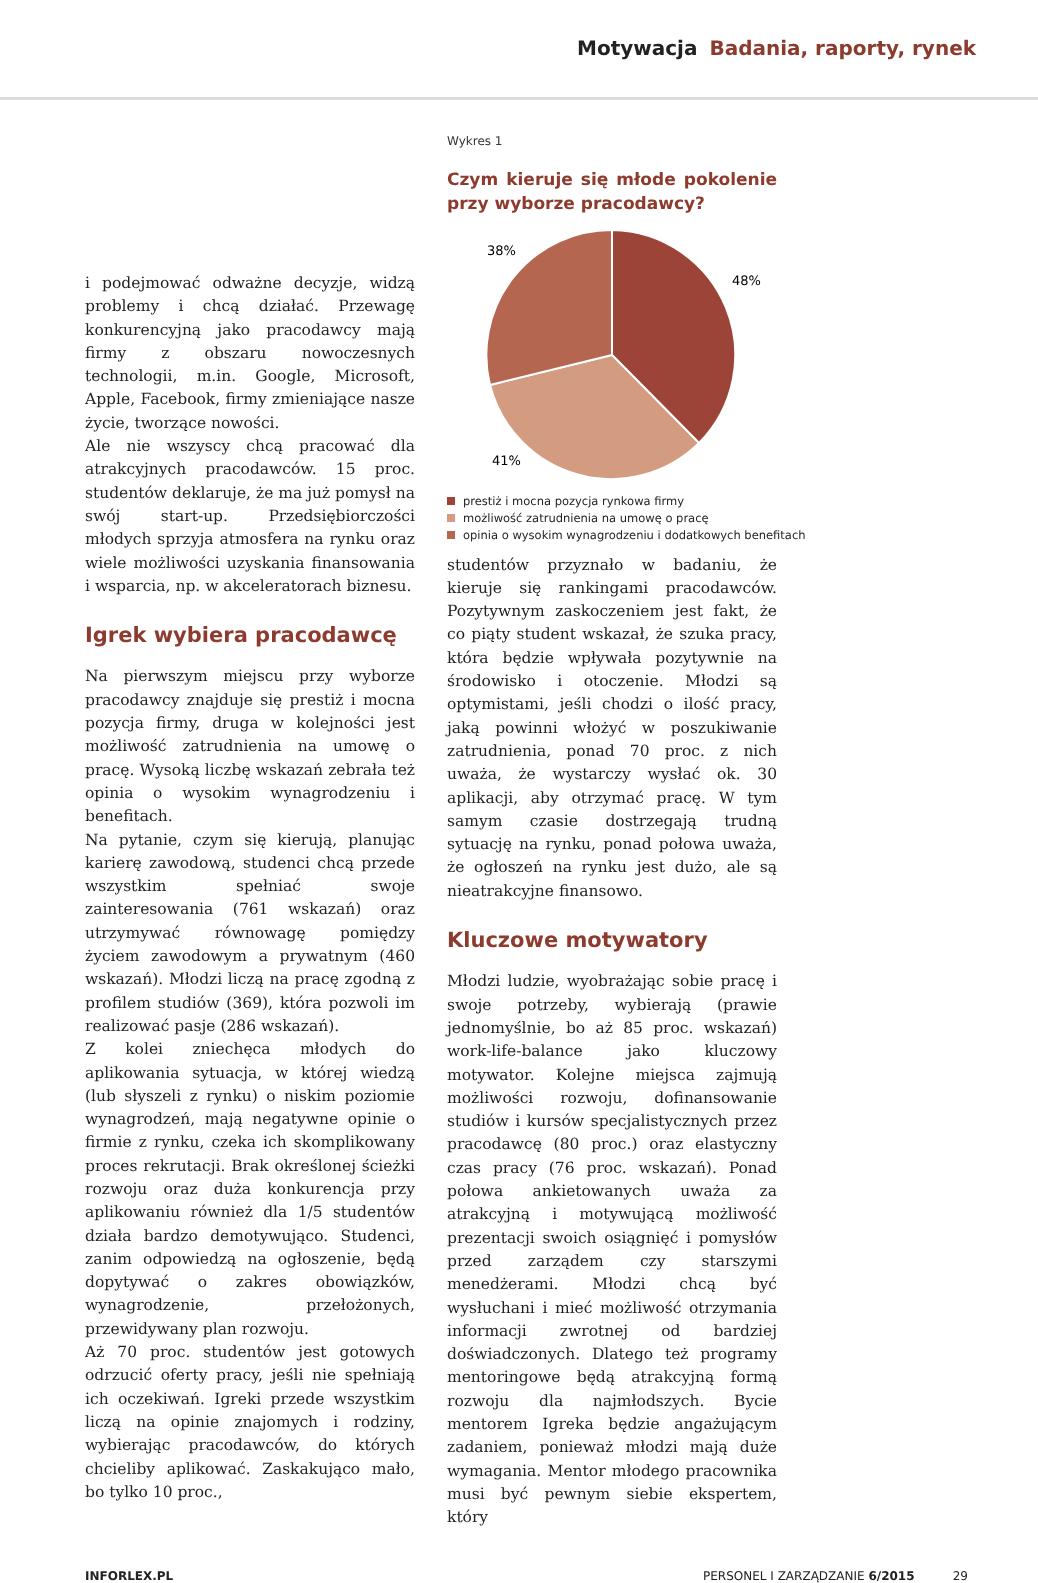Motywacja Badania, raporty, rynek
i podejmować odważne decyzje, widzą problemy i chcą działać. Przewagę konkurencyjną jako pracodawcy mają firmy z obszaru nowoczesnych technologii, m.in. Google, Microsoft, Apple, Facebook, firmy zmieniające nasze życie, tworzące nowości.
Ale nie wszyscy chcą pracować dla atrakcyjnych pracodawców. 15 proc. studentów deklaruje, że ma już pomysł na swój start-up. Przedsiębiorczości młodych sprzyja atmosfera na rynku oraz wiele możliwości uzyskania finansowania i wsparcia, np. w akceleratorach biznesu.
Igrek wybiera pracodawcę
Na pierwszym miejscu przy wyborze pracodawcy znajduje się prestiż i mocna pozycja firmy, druga w kolejności jest możliwość zatrudnienia na umowę o pracę. Wysoką liczbę wskazań zebrała też opinia o wysokim wynagrodzeniu i benefitach.
Na pytanie, czym się kierują, planując karierę zawodową, studenci chcą przede wszystkim spełniać swoje zainteresowania (761 wskazań) oraz utrzymywać równowagę pomiędzy życiem zawodowym a prywatnym (460 wskazań). Młodzi liczą na pracę zgodną z profilem studiów (369), która pozwoli im realizować pasje (286 wskazań).
Z kolei zniechęca młodych do aplikowania sytuacja, w której wiedzą (lub słyszeli z rynku) o niskim poziomie wynagrodzeń, mają negatywne opinie o firmie z rynku, czeka ich skomplikowany proces rekrutacji. Brak określonej ścieżki rozwoju oraz duża konkurencja przy aplikowaniu również dla 1/5 studentów działa bardzo demotywująco. Studenci, zanim odpowiedzą na ogłoszenie, będą dopytywać o zakres obowiązków, wynagrodzenie, przełożonych, przewidywany plan rozwoju.
Aż 70 proc. studentów jest gotowych odrzucić oferty pracy, jeśli nie spełniają ich oczekiwań. Igreki przede wszystkim liczą na opinie znajomych i rodziny, wybierając pracodawców, do których chcieliby aplikować. Zaskakująco mało, bo tylko 10 proc.,
Wykres 1
Czym kieruje się młode pokolenie przy wyborze pracodawcy?
38%
48%
41%
prestiż i mocna pozycja rynkowa firmy
możliwość zatrudnienia na umowę o pracę
opinia o wysokim wynagrodzeniu i dodatkowych benefitach
studentów przyznało w badaniu, że kieruje się rankingami pracodawców. Pozytywnym zaskoczeniem jest fakt, że co piąty student wskazał, że szuka pracy, która będzie wpływała pozytywnie na środowisko i otoczenie. Młodzi są optymistami, jeśli chodzi o ilość pracy, jaką powinni włożyć w poszukiwanie zatrudnienia, ponad 70 proc. z nich uważa, że wystarczy wysłać ok. 30 aplikacji, aby otrzymać pracę. W tym samym czasie dostrzegają trudną sytuację na rynku, ponad połowa uważa, że ogłoszeń na rynku jest dużo, ale są nieatrakcyjne finansowo.
Kluczowe motywatory
Młodzi ludzie, wyobrażając sobie pracę i swoje potrzeby, wybierają (prawie jednomyślnie, bo aż 85 proc. wskazań) work-life-balance jako kluczowy motywator. Kolejne miejsca zajmują możliwości rozwoju, dofinansowanie studiów i kursów specjalistycznych przez pracodawcę (80 proc.) oraz elastyczny czas pracy (76 proc. wskazań). Ponad połowa ankietowanych uważa za atrakcyjną i motywującą możliwość prezentacji swoich osiągnięć i pomysłów przed zarządem czy starszymi menedżerami. Młodzi chcą być wysłuchani i mieć możliwość otrzymania informacji zwrotnej od bardziej doświadczonych. Dlatego też programy mentoringowe będą atrakcyjną formą rozwoju dla najmłodszych. Bycie mentorem Igreka będzie angażującym zadaniem, ponieważ młodzi mają duże wymagania. Mentor młodego pracownika musi być pewnym siebie ekspertem, który
INFORLEX.PL PERSONEL I ZARZĄDZANIE 6/2015 29